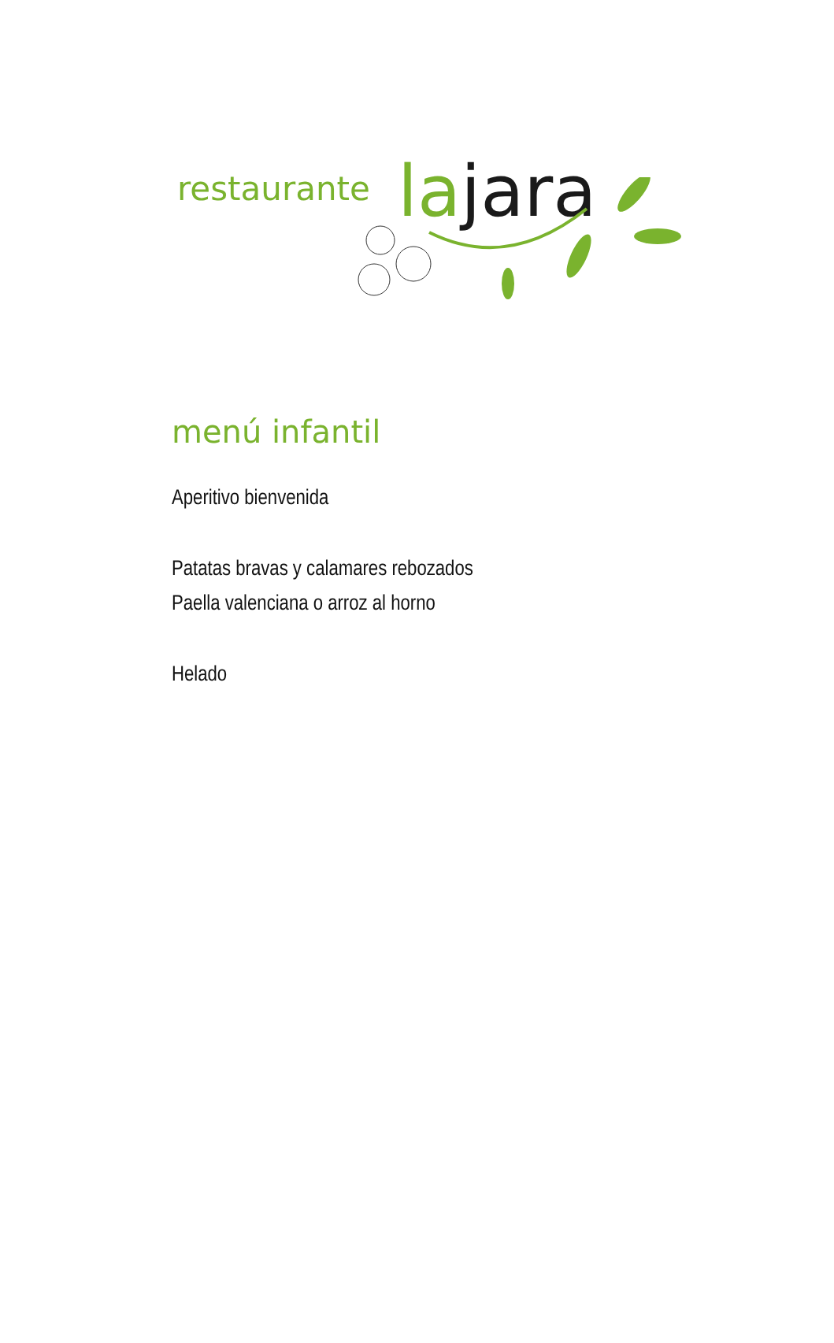restaurante la jara
menú infantil
Aperitivo bienvenida
Patatas bravas y calamares rebozados
Paella valenciana o arroz al horno
Helado